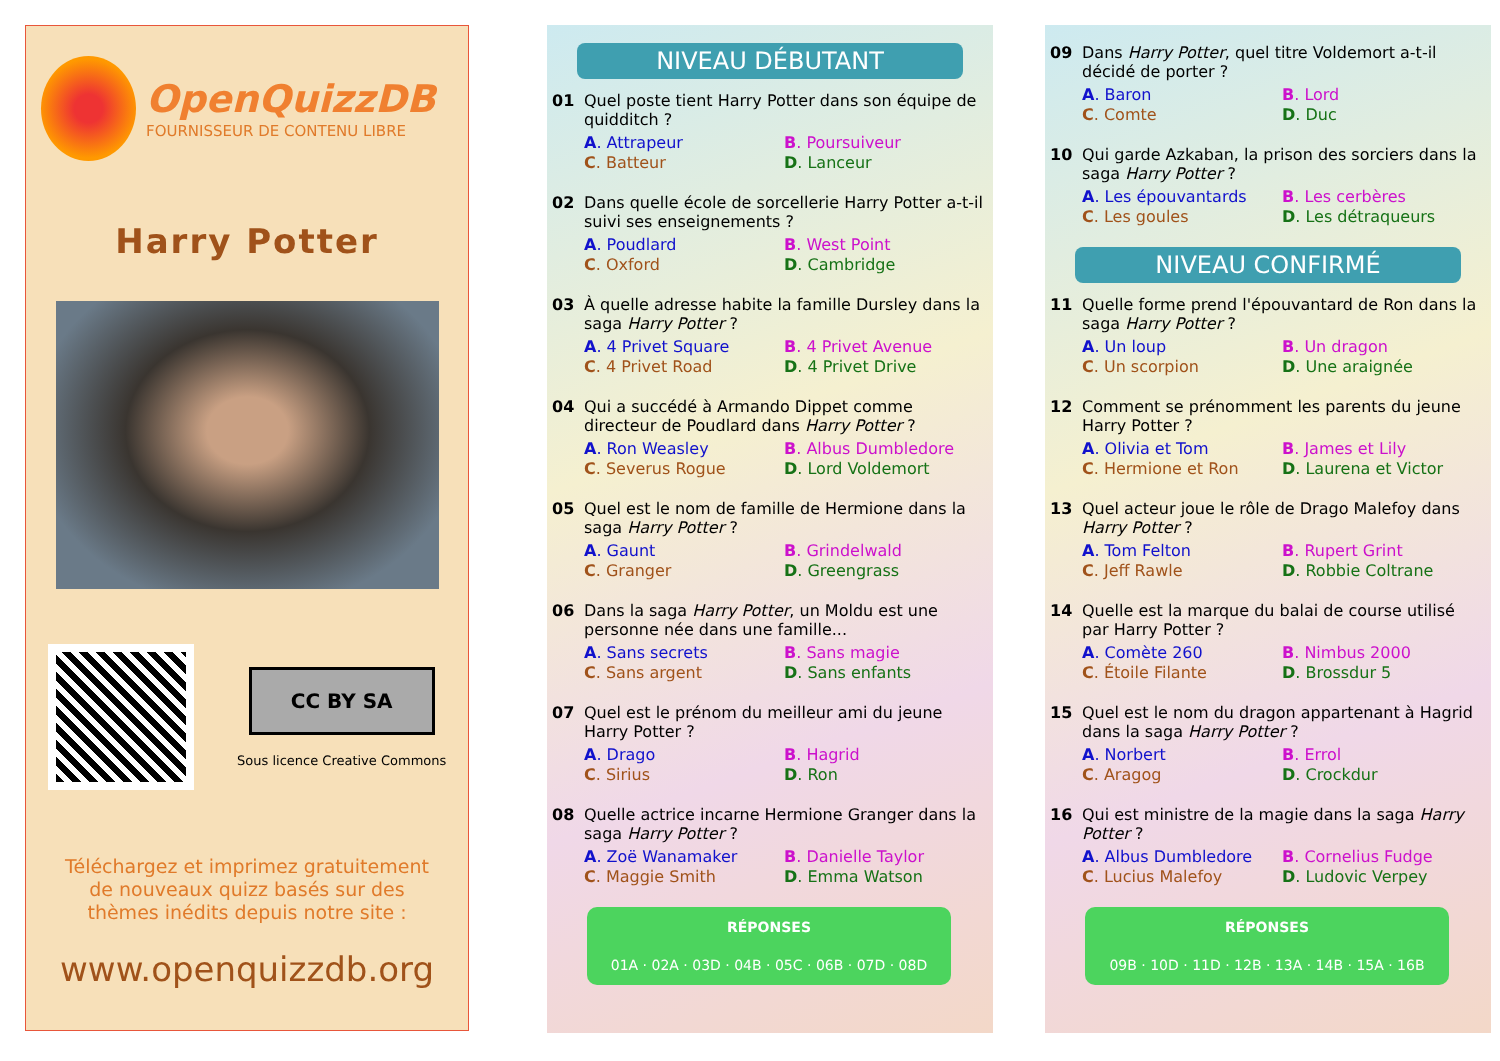OpenQuizzDB
FOURNISSEUR DE CONTENU LIBRE
Harry Potter
CC BY SA
Sous licence Creative Commons
Téléchargez et imprimez gratuitement
de nouveaux quizz basés sur des
thèmes inédits depuis notre site :
www.openquizzdb.org
NIVEAU DÉBUTANT
01 Quel poste tient Harry Potter dans son équipe de quidditch ?
A. Attrapeur B. Poursuiveur C. Batteur D. Lanceur
02 Dans quelle école de sorcellerie Harry Potter a-t-il suivi ses enseignements ?
A. Poudlard B. West Point C. Oxford D. Cambridge
03 À quelle adresse habite la famille Dursley dans la saga Harry Potter ?
A. 4 Privet Square B. 4 Privet Avenue C. 4 Privet Road D. 4 Privet Drive
04 Qui a succédé à Armando Dippet comme directeur de Poudlard dans Harry Potter ?
A. Ron Weasley B. Albus Dumbledore C. Severus Rogue D. Lord Voldemort
05 Quel est le nom de famille de Hermione dans la saga Harry Potter ?
A. Gaunt B. Grindelwald C. Granger D. Greengrass
06 Dans la saga Harry Potter, un Moldu est une personne née dans une famille...
A. Sans secrets B. Sans magie C. Sans argent D. Sans enfants
07 Quel est le prénom du meilleur ami du jeune Harry Potter ?
A. Drago B. Hagrid C. Sirius D. Ron
08 Quelle actrice incarne Hermione Granger dans la saga Harry Potter ?
A. Zoë Wanamaker B. Danielle Taylor C. Maggie Smith D. Emma Watson
RÉPONSES
01A · 02A · 03D · 04B · 05C · 06B · 07D · 08D
09 Dans Harry Potter, quel titre Voldemort a-t-il décidé de porter ?
A. Baron B. Lord C. Comte D. Duc
10 Qui garde Azkaban, la prison des sorciers dans la saga Harry Potter ?
A. Les épouvantards B. Les cerbères C. Les goules D. Les détraqueurs
NIVEAU CONFIRMÉ
11 Quelle forme prend l'épouvantard de Ron dans la saga Harry Potter ?
A. Un loup B. Un dragon C. Un scorpion D. Une araignée
12 Comment se prénomment les parents du jeune Harry Potter ?
A. Olivia et Tom B. James et Lily C. Hermione et Ron D. Laurena et Victor
13 Quel acteur joue le rôle de Drago Malefoy dans Harry Potter ?
A. Tom Felton B. Rupert Grint C. Jeff Rawle D. Robbie Coltrane
14 Quelle est la marque du balai de course utilisé par Harry Potter ?
A. Comète 260 B. Nimbus 2000 C. Étoile Filante D. Brossdur 5
15 Quel est le nom du dragon appartenant à Hagrid dans la saga Harry Potter ?
A. Norbert B. Errol C. Aragog D. Crockdur
16 Qui est ministre de la magie dans la saga Harry Potter ?
A. Albus Dumbledore B. Cornelius Fudge C. Lucius Malefoy D. Ludovic Verpey
RÉPONSES
09B · 10D · 11D · 12B · 13A · 14B · 15A · 16B